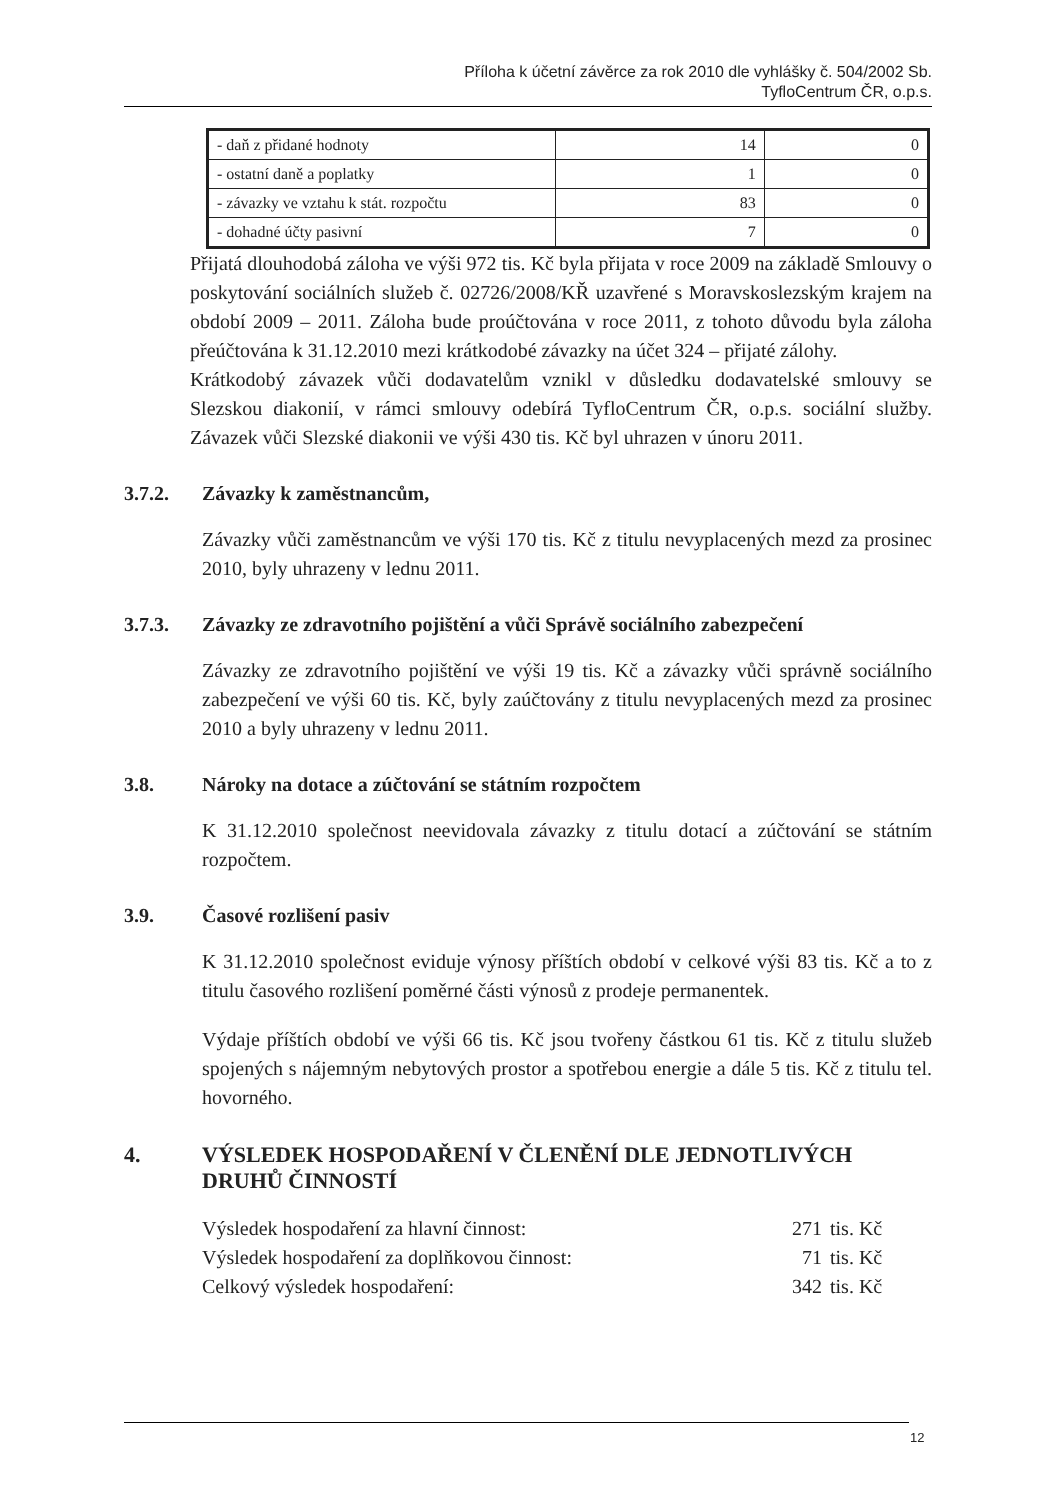Příloha k účetní závěrce za rok 2010 dle vyhlášky č. 504/2002 Sb.
TyfloCentrum ČR, o.p.s.
| - daň z přidané hodnoty | 14 | 0 |
| - ostatní daně a poplatky | 1 | 0 |
| - závazky ve vztahu k stát. rozpočtu | 83 | 0 |
| - dohadné účty pasivní | 7 | 0 |
Přijatá dlouhodobá záloha ve výši 972 tis. Kč byla přijata v roce 2009 na základě Smlouvy o poskytování sociálních služeb č. 02726/2008/KŘ uzavřené s Moravskoslezským krajem na období 2009 – 2011. Záloha bude proúčtována v roce 2011, z tohoto důvodu byla záloha přeúčtována k 31.12.2010 mezi krátkodobé závazky na účet 324 – přijaté zálohy.
Krátkodobý závazek vůči dodavatelům vznikl v důsledku dodavatelské smlouvy se Slezskou diakonií, v rámci smlouvy odebírá TyfloCentrum ČR, o.p.s. sociální služby. Závazek vůči Slezské diakonii ve výši 430 tis. Kč byl uhrazen v únoru 2011.
3.7.2. Závazky k zaměstnancům,
Závazky vůči zaměstnancům ve výši 170 tis. Kč z titulu nevyplacených mezd za prosinec 2010, byly uhrazeny v lednu 2011.
3.7.3. Závazky ze zdravotního pojištění a vůči Správě sociálního zabezpečení
Závazky ze zdravotního pojištění ve výši 19 tis. Kč a závazky vůči správně sociálního zabezpečení ve výši 60 tis. Kč, byly zaúčtovány z titulu nevyplacených mezd za prosinec 2010 a byly uhrazeny v lednu 2011.
3.8. Nároky na dotace a zúčtování se státním rozpočtem
K 31.12.2010 společnost neevidovala závazky z titulu dotací a zúčtování se státním rozpočtem.
3.9. Časové rozlišení pasiv
K 31.12.2010 společnost eviduje výnosy příštích období v celkové výši 83 tis. Kč a to z titulu časového rozlišení poměrné části výnosů z prodeje permanentek.
Výdaje příštích období ve výši 66 tis. Kč jsou tvořeny částkou 61 tis. Kč z titulu služeb spojených s nájemným nebytových prostor a spotřebou energie a dále 5 tis. Kč z titulu tel. hovorného.
4. VÝSLEDEK HOSPODAŘENÍ V ČLENĚNÍ DLE JEDNOTLIVÝCH
DRUHŮ ČINNOSTÍ
Výsledek hospodaření za hlavní činnost: 271 tis. Kč
Výsledek hospodaření za doplňkovou činnost: 71 tis. Kč
Celkový výsledek hospodaření: 342 tis. Kč
12